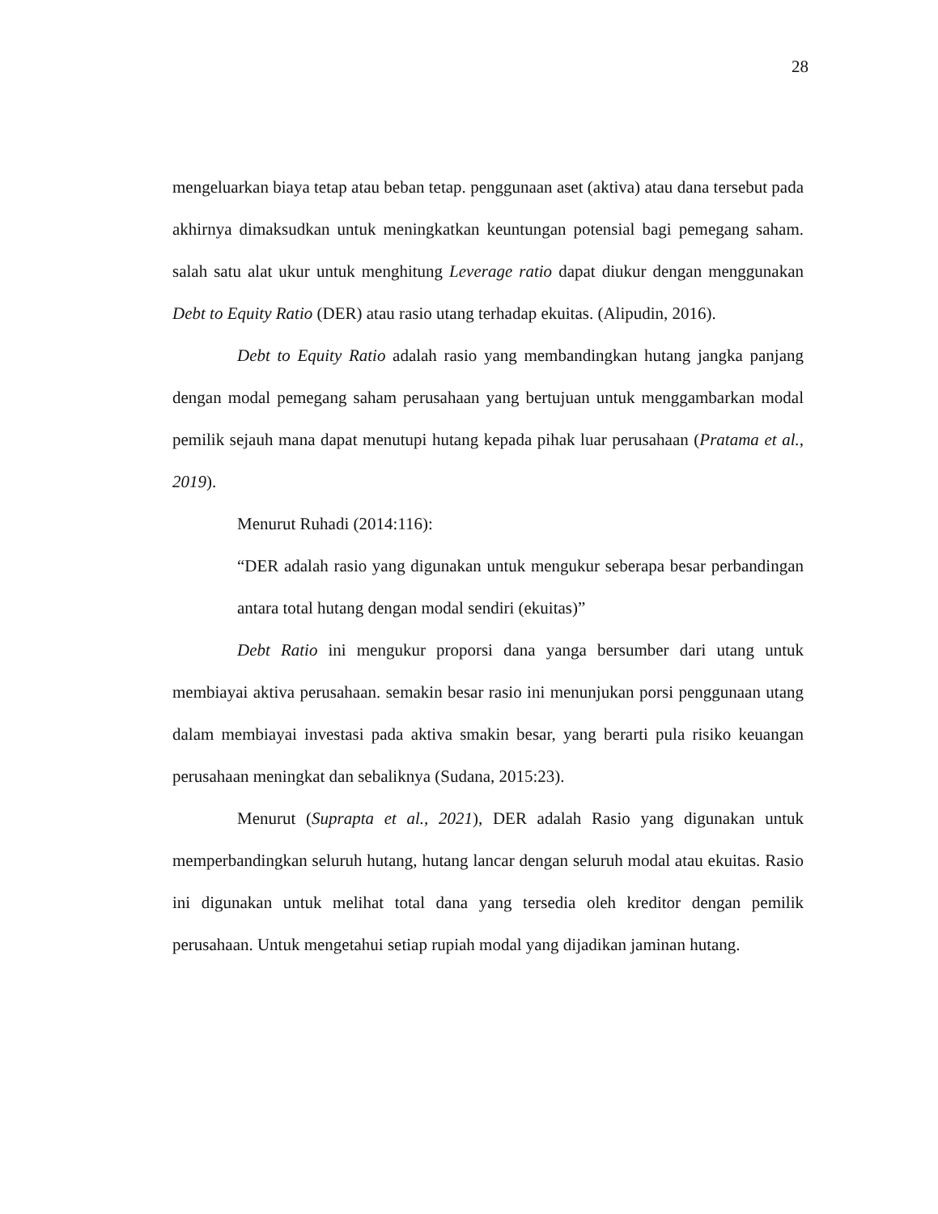28
mengeluarkan biaya tetap atau beban tetap. penggunaan aset (aktiva) atau dana tersebut pada akhirnya dimaksudkan untuk meningkatkan keuntungan potensial bagi pemegang saham. salah satu alat ukur untuk menghitung Leverage ratio dapat diukur dengan menggunakan Debt to Equity Ratio (DER) atau rasio utang terhadap ekuitas. (Alipudin, 2016).
Debt to Equity Ratio adalah rasio yang membandingkan hutang jangka panjang dengan modal pemegang saham perusahaan yang bertujuan untuk menggambarkan modal pemilik sejauh mana dapat menutupi hutang kepada pihak luar perusahaan (Pratama et al., 2019).
Menurut Ruhadi (2014:116):
“DER adalah rasio yang digunakan untuk mengukur seberapa besar perbandingan antara total hutang dengan modal sendiri (ekuitas)”
Debt Ratio ini mengukur proporsi dana yanga bersumber dari utang untuk membiayai aktiva perusahaan. semakin besar rasio ini menunjukan porsi penggunaan utang dalam membiayai investasi pada aktiva smakin besar, yang berarti pula risiko keuangan perusahaan meningkat dan sebaliknya (Sudana, 2015:23).
Menurut (Suprapta et al., 2021), DER adalah Rasio yang digunakan untuk memperbandingkan seluruh hutang, hutang lancar dengan seluruh modal atau ekuitas. Rasio ini digunakan untuk melihat total dana yang tersedia oleh kreditor dengan pemilik perusahaan. Untuk mengetahui setiap rupiah modal yang dijadikan jaminan hutang.